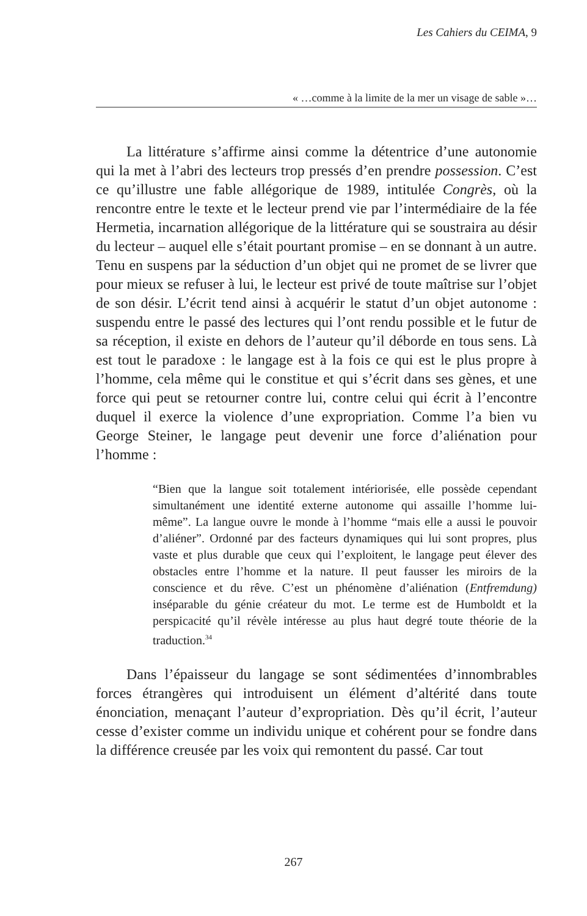Les Cahiers du CEIMA, 9
« …comme à la limite de la mer un visage de sable »…
La littérature s’affirme ainsi comme la détentrice d’une autonomie qui la met à l’abri des lecteurs trop pressés d’en prendre possession. C’est ce qu’illustre une fable allégorique de 1989, intitulée Congrès, où la rencontre entre le texte et le lecteur prend vie par l’intermédiaire de la fée Hermetia, incarnation allégorique de la littérature qui se soustraira au désir du lecteur – auquel elle s’était pourtant promise – en se donnant à un autre. Tenu en suspens par la séduction d’un objet qui ne promet de se livrer que pour mieux se refuser à lui, le lecteur est privé de toute maîtrise sur l’objet de son désir. L’écrit tend ainsi à acquérir le statut d’un objet autonome : suspendu entre le passé des lectures qui l’ont rendu possible et le futur de sa réception, il existe en dehors de l’auteur qu’il déborde en tous sens. Là est tout le paradoxe : le langage est à la fois ce qui est le plus propre à l’homme, cela même qui le constitue et qui s’écrit dans ses gènes, et une force qui peut se retourner contre lui, contre celui qui écrit à l’encontre duquel il exerce la violence d’une expropriation. Comme l’a bien vu George Steiner, le langage peut devenir une force d’aliénation pour l’homme :
“Bien que la langue soit totalement intériorisée, elle possède cependant simultanément une identité externe autonome qui assaille l’homme lui-même”. La langue ouvre le monde à l’homme “mais elle a aussi le pouvoir d’aliéner”. Ordonné par des facteurs dynamiques qui lui sont propres, plus vaste et plus durable que ceux qui l’exploitent, le langage peut élever des obstacles entre l’homme et la nature. Il peut fausser les miroirs de la conscience et du rêve. C’est un phénomène d’aliénation (Entfremdung) inséparable du génie créateur du mot. Le terme est de Humboldt et la perspicacité qu’il révèle intéresse au plus haut degré toute théorie de la traduction.<sup>34</sup>
Dans l’épaisseur du langage se sont sédimentées d’innombrables forces étrangères qui introduisent un élément d’altérité dans toute énonciation, menaçant l’auteur d’expropriation. Dès qu’il écrit, l’auteur cesse d’exister comme un individu unique et cohérent pour se fondre dans la différence creusée par les voix qui remontent du passé. Car tout
267